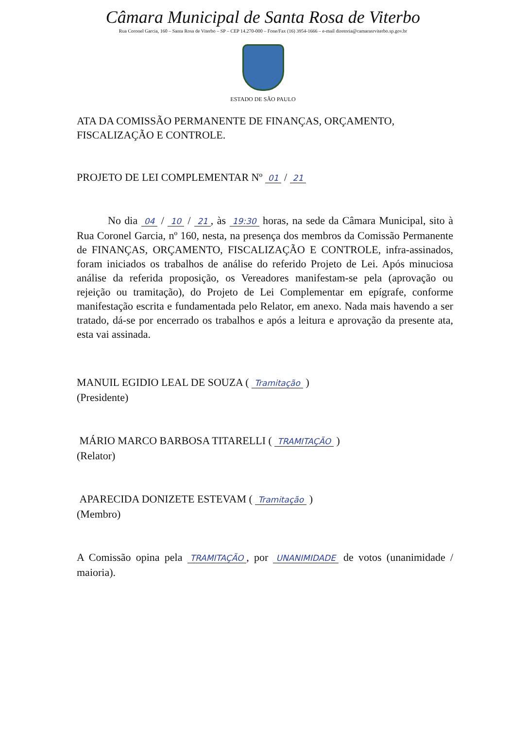Câmara Municipal de Santa Rosa de Viterbo
Rua Coronel Garcia, 160 – Santa Rosa de Viterbo – SP – CEP 14.270-000 – Fone/Fax (16) 3954-1666 – e-mail diretoria@camarasrviterbo.sp.gov.br
ESTADO DE SÃO PAULO
ATA DA COMISSÃO PERMANENTE DE FINANÇAS, ORÇAMENTO, FISCALIZAÇÃO E CONTROLE.
PROJETO DE LEI COMPLEMENTAR Nº 01 / 21
No dia 04 / 10 / 21, às 19:30 horas, na sede da Câmara Municipal, sito à Rua Coronel Garcia, nº 160, nesta, na presença dos membros da Comissão Permanente de FINANÇAS, ORÇAMENTO, FISCALIZAÇÃO E CONTROLE, infra-assinados, foram iniciados os trabalhos de análise do referido Projeto de Lei. Após minuciosa análise da referida proposição, os Vereadores manifestam-se pela (aprovação ou rejeição ou tramitação), do Projeto de Lei Complementar em epígrafe, conforme manifestação escrita e fundamentada pelo Relator, em anexo. Nada mais havendo a ser tratado, dá-se por encerrado os trabalhos e após a leitura e aprovação da presente ata, esta vai assinada.
MANUIL EGIDIO LEAL DE SOUZA ( Tramitação )
(Presidente)
MÁRIO MARCO BARBOSA TITARELLI ( TRAMITAÇÃO )
(Relator)
APARECIDA DONIZETE ESTEVAM ( Tramitação )
(Membro)
A Comissão opina pela TRAMITAÇÃO, por UNANIMIDADE de votos (unanimidade / maioria).